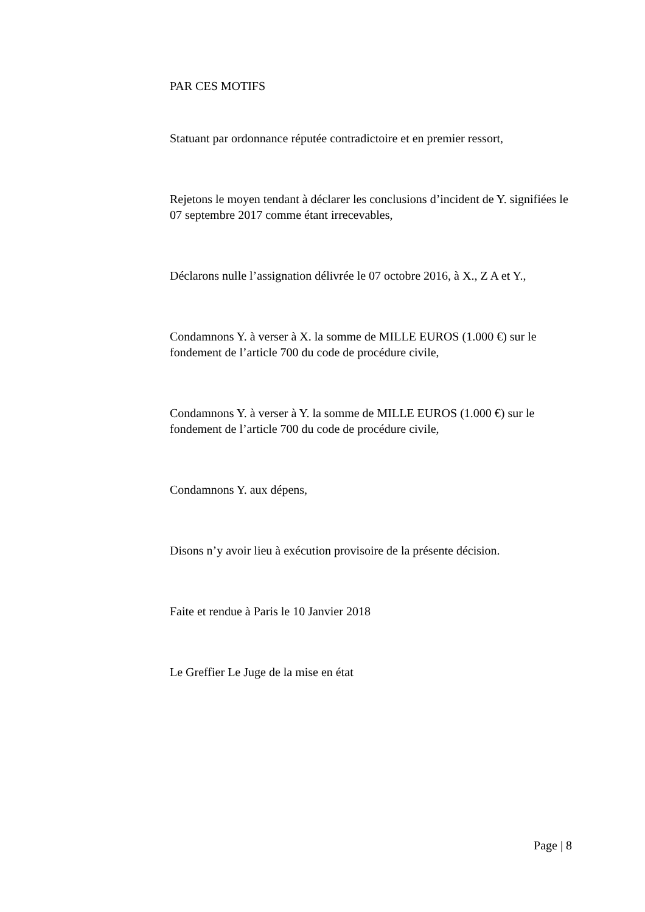PAR CES MOTIFS
Statuant par ordonnance réputée contradictoire et en premier ressort,
Rejetons le moyen tendant à déclarer les conclusions d’incident de Y. signifiées le 07 septembre 2017 comme étant irrecevables,
Déclarons nulle l’assignation délivrée le 07 octobre 2016, à X., Z A et Y.,
Condamnons Y. à verser à X. la somme de MILLE EUROS (1.000 €) sur le fondement de l’article 700 du code de procédure civile,
Condamnons Y. à verser à Y. la somme de MILLE EUROS (1.000 €) sur le fondement de l’article 700 du code de procédure civile,
Condamnons Y. aux dépens,
Disons n’y avoir lieu à exécution provisoire de la présente décision.
Faite et rendue à Paris le 10 Janvier 2018
Le Greffier Le Juge de la mise en état
Page | 8